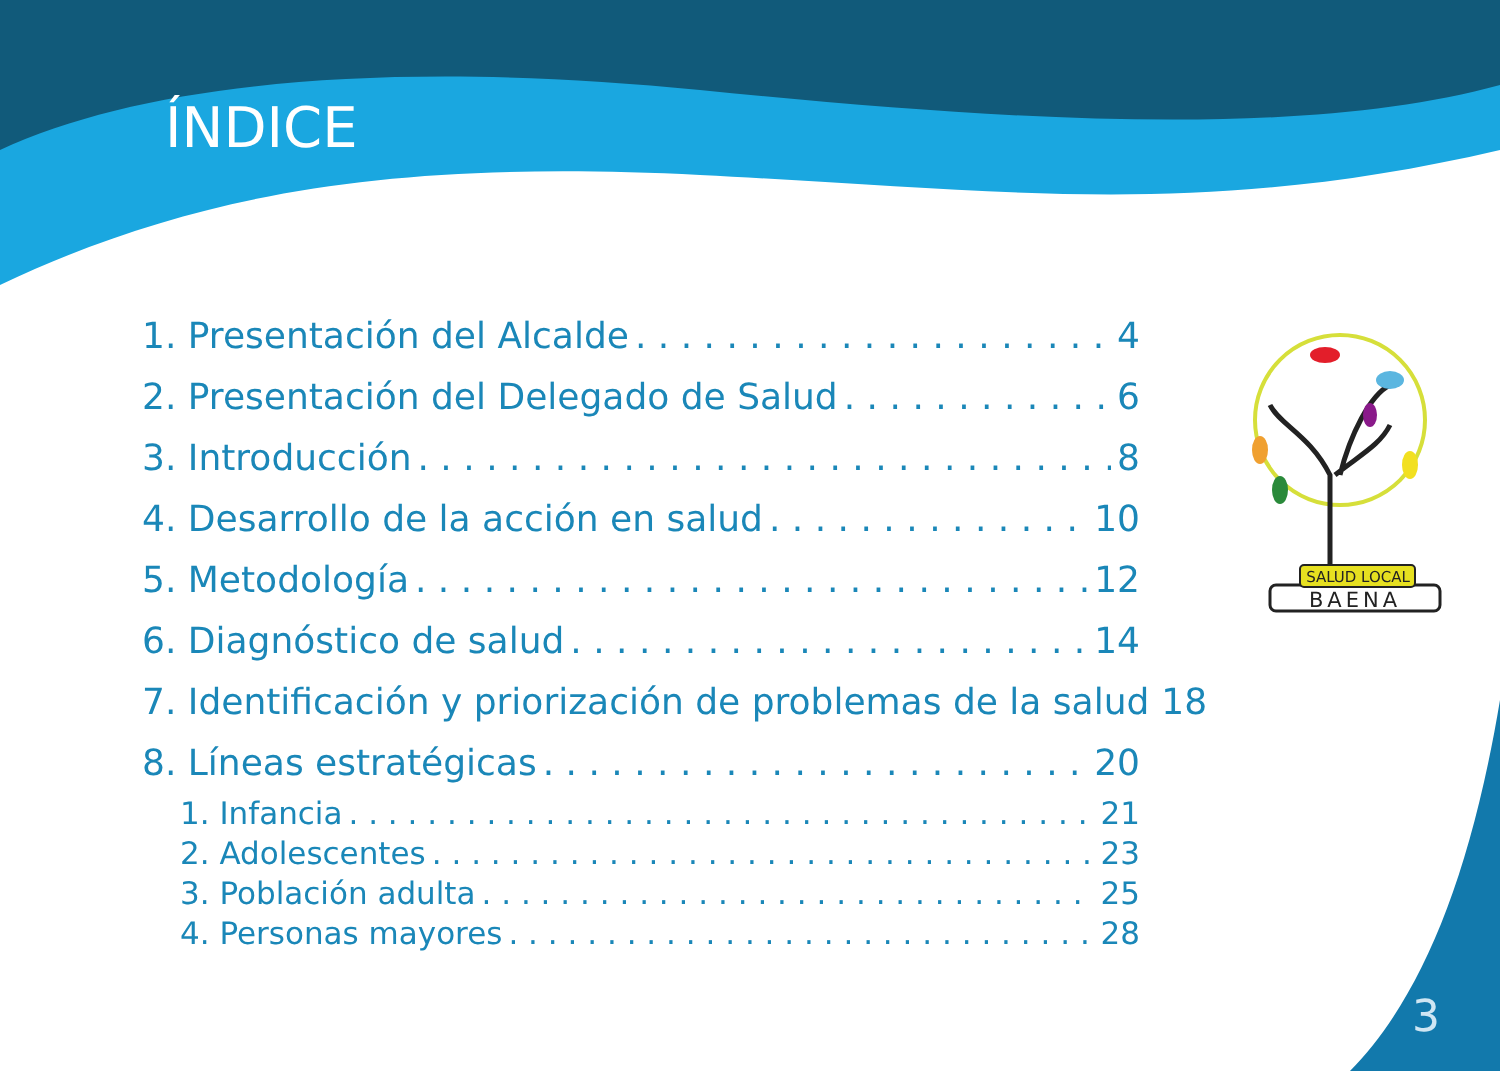ÍNDICE
1. Presentación del Alcalde 4
2. Presentación del Delegado de Salud 6
3. Introducción 8
4. Desarrollo de la acción en salud 10
5. Metodología 12
6. Diagnóstico de salud 14
7. Identificación y priorización de problemas de la salud 18
8. Líneas estratégicas 20
1. Infancia 21
2. Adolescentes 23
3. Población adulta 25
4. Personas mayores 28
SALUD LOCAL
BAENA
3